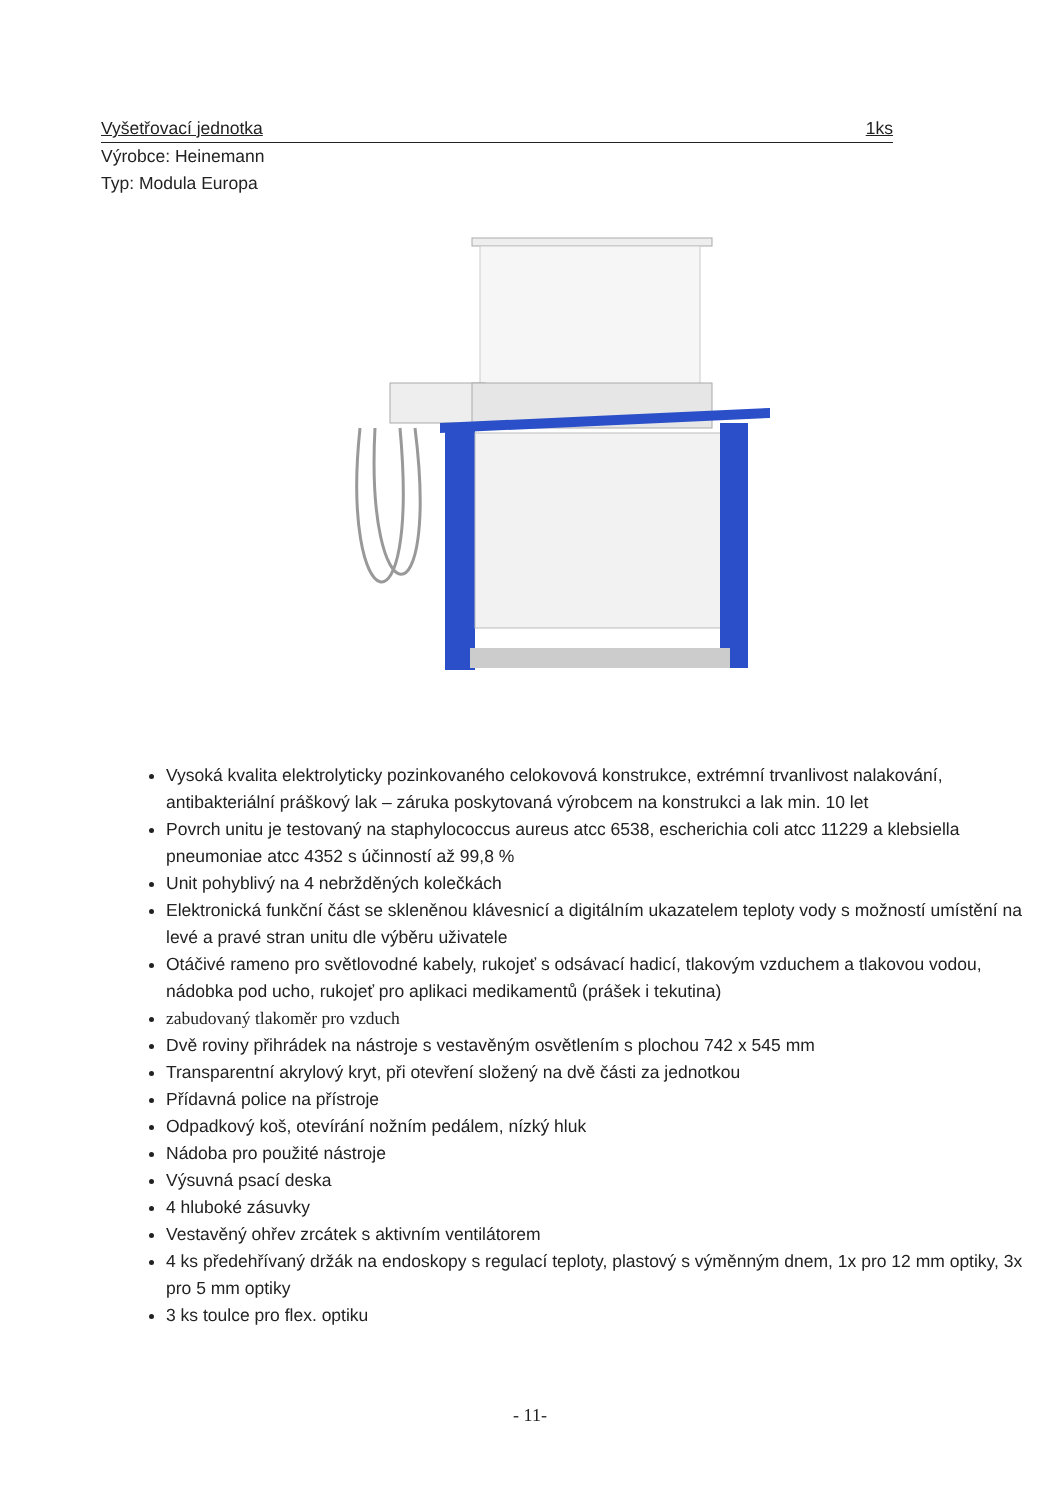Vyšetřovací jednotka 1ks
Výrobce: Heinemann
Typ: Modula Europa
Vysoká kvalita elektrolyticky pozinkovaného celokovová konstrukce, extrémní trvanlivost nalakování, antibakteriální práškový lak – záruka poskytovaná výrobcem na konstrukci a lak min. 10 let
Povrch unitu je testovaný na staphylococcus aureus atcc 6538, escherichia coli atcc 11229 a klebsiella pneumoniae atcc 4352 s účinností až 99,8 %
Unit pohyblivý na 4 nebržděných kolečkách
Elektronická funkční část se skleněnou klávesnicí a digitálním ukazatelem teploty vody s možností umístění na levé a pravé stran unitu dle výběru uživatele
Otáčivé rameno pro světlovodné kabely, rukojeť s odsávací hadicí, tlakovým vzduchem a tlakovou vodou, nádobka pod ucho, rukojeť pro aplikaci medikamentů (prášek i tekutina)
zabudovaný tlakoměr pro vzduch
Dvě roviny přihrádek na nástroje s vestavěným osvětlením s plochou 742 x 545 mm
Transparentní akrylový kryt, při otevření složený na dvě části za jednotkou
Přídavná police na přístroje
Odpadkový koš, otevírání nožním pedálem, nízký hluk
Nádoba pro použité nástroje
Výsuvná psací deska
4 hluboké zásuvky
Vestavěný ohřev zrcátek s aktivním ventilátorem
4 ks předehřívaný držák na endoskopy s regulací teploty, plastový s výměnným dnem, 1x pro 12 mm optiky, 3x pro 5 mm optiky
3 ks toulce pro flex. optiku
- 11-